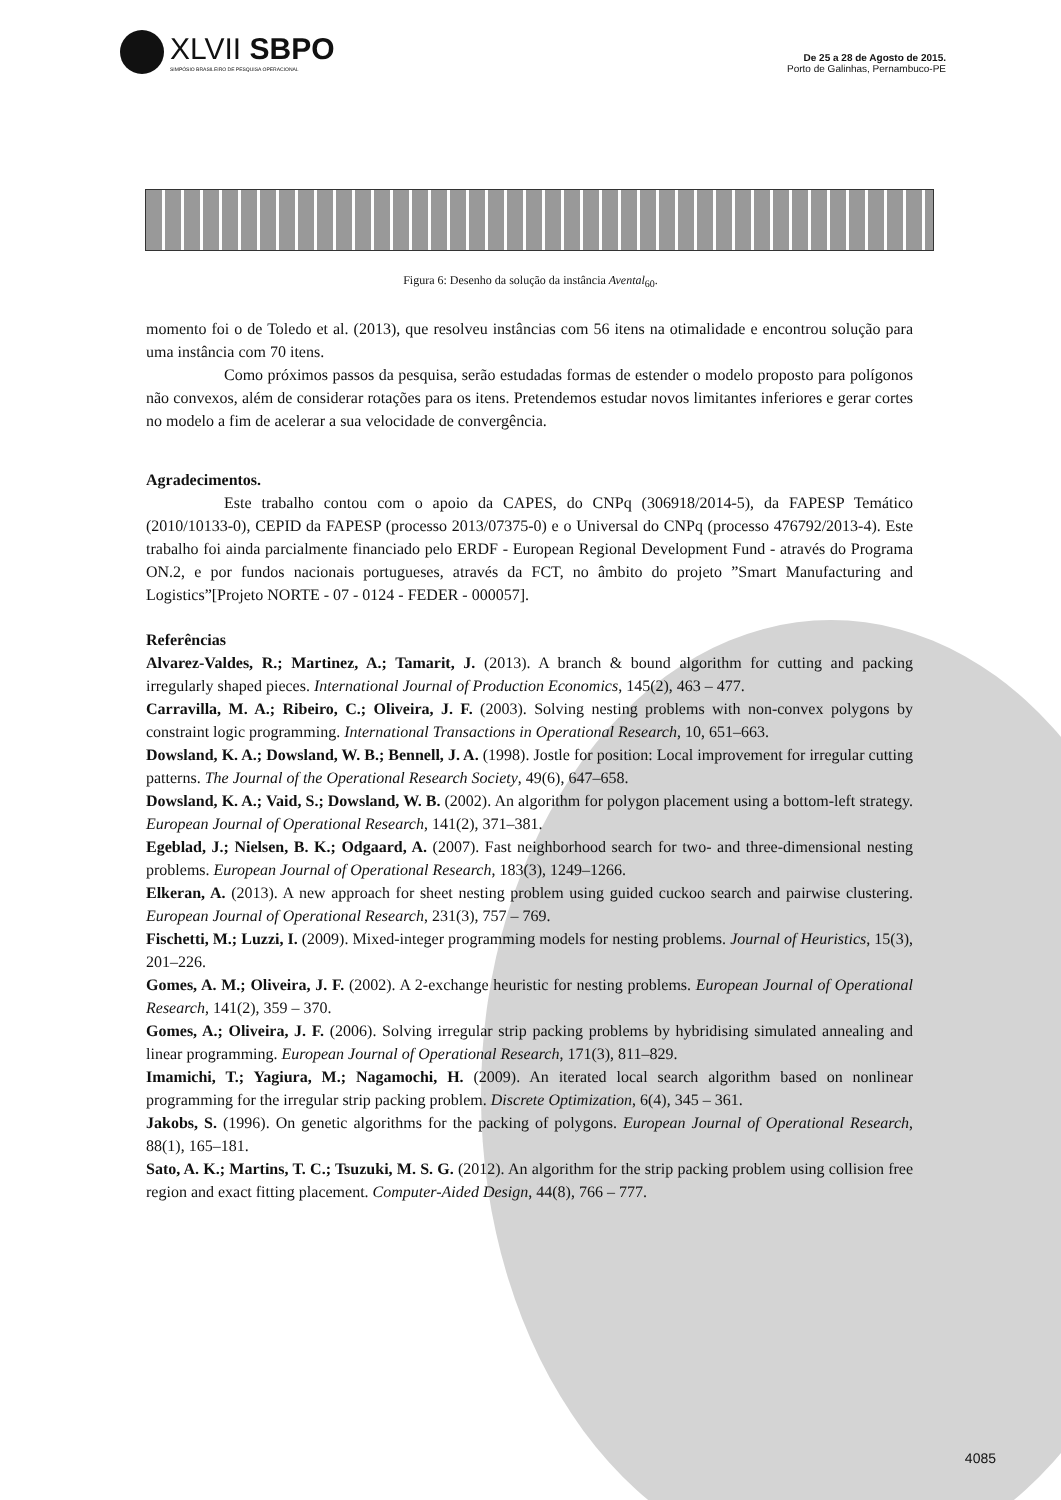XLVII SBPO
SIMPÓSIO BRASILEIRO DE PESQUISA OPERACIONAL
De 25 a 28 de Agosto de 2015.
Porto de Galinhas, Pernambuco-PE
Figura 6: Desenho da solução da instância Avental<sub>60</sub>.
momento foi o de Toledo et al. (2013), que resolveu instâncias com 56 itens na otimalidade e encontrou solução para uma instância com 70 itens.
Como próximos passos da pesquisa, serão estudadas formas de estender o modelo proposto para polígonos não convexos, além de considerar rotações para os itens. Pretendemos estudar novos limitantes inferiores e gerar cortes no modelo a fim de acelerar a sua velocidade de convergência.
Agradecimentos.
Este trabalho contou com o apoio da CAPES, do CNPq (306918/2014-5), da FAPESP Temático (2010/10133-0), CEPID da FAPESP (processo 2013/07375-0) e o Universal do CNPq (processo 476792/2013-4). Este trabalho foi ainda parcialmente financiado pelo ERDF - European Regional Development Fund - através do Programa ON.2, e por fundos nacionais portugueses, através da FCT, no âmbito do projeto ”Smart Manufacturing and Logistics”[Projeto NORTE - 07 - 0124 - FEDER - 000057].
Referências
Alvarez-Valdes, R.; Martinez, A.; Tamarit, J. (2013). A branch & bound algorithm for cutting and packing irregularly shaped pieces. International Journal of Production Economics, 145(2), 463 – 477.
Carravilla, M. A.; Ribeiro, C.; Oliveira, J. F. (2003). Solving nesting problems with non-convex polygons by constraint logic programming. International Transactions in Operational Research, 10, 651–663.
Dowsland, K. A.; Dowsland, W. B.; Bennell, J. A. (1998). Jostle for position: Local improvement for irregular cutting patterns. The Journal of the Operational Research Society, 49(6), 647–658.
Dowsland, K. A.; Vaid, S.; Dowsland, W. B. (2002). An algorithm for polygon placement using a bottom-left strategy. European Journal of Operational Research, 141(2), 371–381.
Egeblad, J.; Nielsen, B. K.; Odgaard, A. (2007). Fast neighborhood search for two- and three-dimensional nesting problems. European Journal of Operational Research, 183(3), 1249–1266.
Elkeran, A. (2013). A new approach for sheet nesting problem using guided cuckoo search and pairwise clustering. European Journal of Operational Research, 231(3), 757 – 769.
Fischetti, M.; Luzzi, I. (2009). Mixed-integer programming models for nesting problems. Journal of Heuristics, 15(3), 201–226.
Gomes, A. M.; Oliveira, J. F. (2002). A 2-exchange heuristic for nesting problems. European Journal of Operational Research, 141(2), 359 – 370.
Gomes, A.; Oliveira, J. F. (2006). Solving irregular strip packing problems by hybridising simulated annealing and linear programming. European Journal of Operational Research, 171(3), 811–829.
Imamichi, T.; Yagiura, M.; Nagamochi, H. (2009). An iterated local search algorithm based on nonlinear programming for the irregular strip packing problem. Discrete Optimization, 6(4), 345 – 361.
Jakobs, S. (1996). On genetic algorithms for the packing of polygons. European Journal of Operational Research, 88(1), 165–181.
Sato, A. K.; Martins, T. C.; Tsuzuki, M. S. G. (2012). An algorithm for the strip packing problem using collision free region and exact fitting placement. Computer-Aided Design, 44(8), 766 – 777.
4085